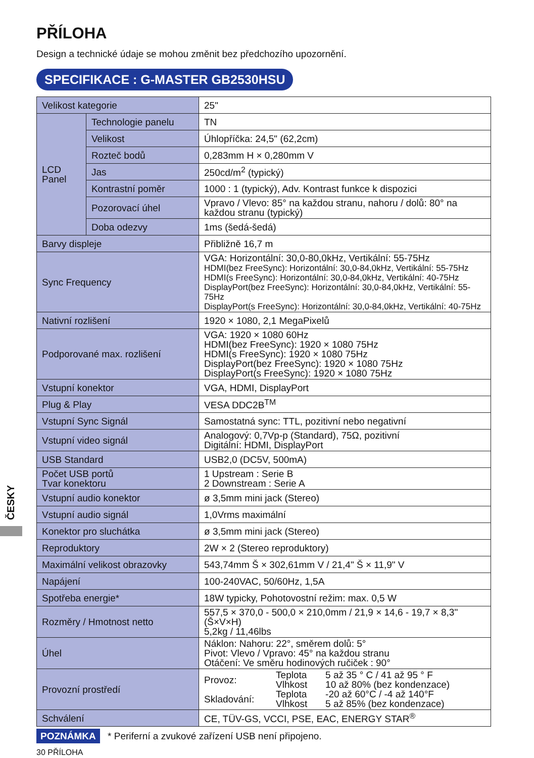PŘÍLOHA
Design a technické údaje se mohou změnit bez předchozího upozornění.
SPECIFIKACE : G-MASTER GB2530HSU
| Velikost kategorie | | 25" |
| LCD Panel | Technologie panelu | TN |
| | Velikost | Úhlopříčka: 24,5" (62,2cm) |
| | Rozteč bodů | 0,283mm H × 0,280mm V |
| | Jas | 250cd/m<sup>2</sup> (typický) |
| | Kontrastní poměr | 1000 : 1 (typický), Adv. Kontrast funkce k dispozici |
| | Pozorovací úhel | Vpravo / Vlevo: 85° na každou stranu, nahoru / dolů: 80° na každou stranu (typický) |
| | Doba odezvy | 1ms (šedá-šedá) |
| Barvy displeje | | Přibližně 16,7 m |
| Sync Frequency | | VGA: Horizontální: 30,0-80,0kHz, Vertikální: 55-75Hz HDMI(bez FreeSync): Horizontální: 30,0-84,0kHz, Vertikální: 55-75Hz HDMI(s FreeSync): Horizontální: 30,0-84,0kHz, Vertikální: 40-75Hz DisplayPort(bez FreeSync): Horizontální: 30,0-84,0kHz, Vertikální: 55-75Hz DisplayPort(s FreeSync): Horizontální: 30,0-84,0kHz, Vertikální: 40-75Hz |
| Nativní rozlišení | | 1920 × 1080, 2,1 MegaPixelů |
| Podporované max. rozlišení | | VGA: 1920 × 1080 60Hz HDMI(bez FreeSync): 1920 × 1080 75Hz HDMI(s FreeSync): 1920 × 1080 75Hz DisplayPort(bez FreeSync): 1920 × 1080 75Hz DisplayPort(s FreeSync): 1920 × 1080 75Hz |
| Vstupní konektor | | VGA, HDMI, DisplayPort |
| Plug & Play | | VESA DDC2B<sup>TM</sup> |
| Vstupní Sync Signál | | Samostatná sync: TTL, pozitivní nebo negativní |
| Vstupní video signál | | Analogový: 0,7Vp-p (Standard), 75Ω, pozitivní Digitální: HDMI, DisplayPort |
| USB Standard | | USB2,0 (DC5V, 500mA) |
| Počet USB portů Tvar konektoru | | 1 Upstream : Serie B 2 Downstream : Serie A |
| Vstupní audio konektor | | ø 3,5mm mini jack (Stereo) |
| Vstupní audio signál | | 1,0Vrms maximální |
| Konektor pro sluchátka | | ø 3,5mm mini jack (Stereo) |
| Reproduktory | | 2W × 2 (Stereo reproduktory) |
| Maximální velikost obrazovky | | 543,74mm Š × 302,61mm V / 21,4" Š × 11,9" V |
| Napájení | | 100-240VAC, 50/60Hz, 1,5A |
| Spotřeba energie* | | 18W typicky, Pohotovostní režim: max. 0,5 W |
| Rozměry / Hmotnost netto | | 557,5 × 370,0 - 500,0 × 210,0mm / 21,9 × 14,6 - 19,7 × 8,3" (Š×V×H) 5,2kg / 11,46lbs |
| Úhel | | Náklon: Nahoru: 22°, směrem dolů: 5° Pivot: Vlevo / Vpravo: 45° na každou stranu Otáčení: Ve směru hodinových ručiček : 90° |
| Provozní prostředí | | / Provoz: / Teplota Vlhkost / 5 až 35 ° C / 41 až 95 ° F 10 až 80% (bez kondenzace) / / Skladování: / Teplota Vlhkost / -20 až 60°C / -4 až 140°F 5 až 85% (bez kondenzace) / |
| Schválení | | CE, TÜV-GS, VCCI, PSE, EAC, ENERGY STAR<sup>®</sup> |
POZNÁMKA * Periferní a zvukové zařízení USB není připojeno.
30 PŘÍLOHA
ČESKY